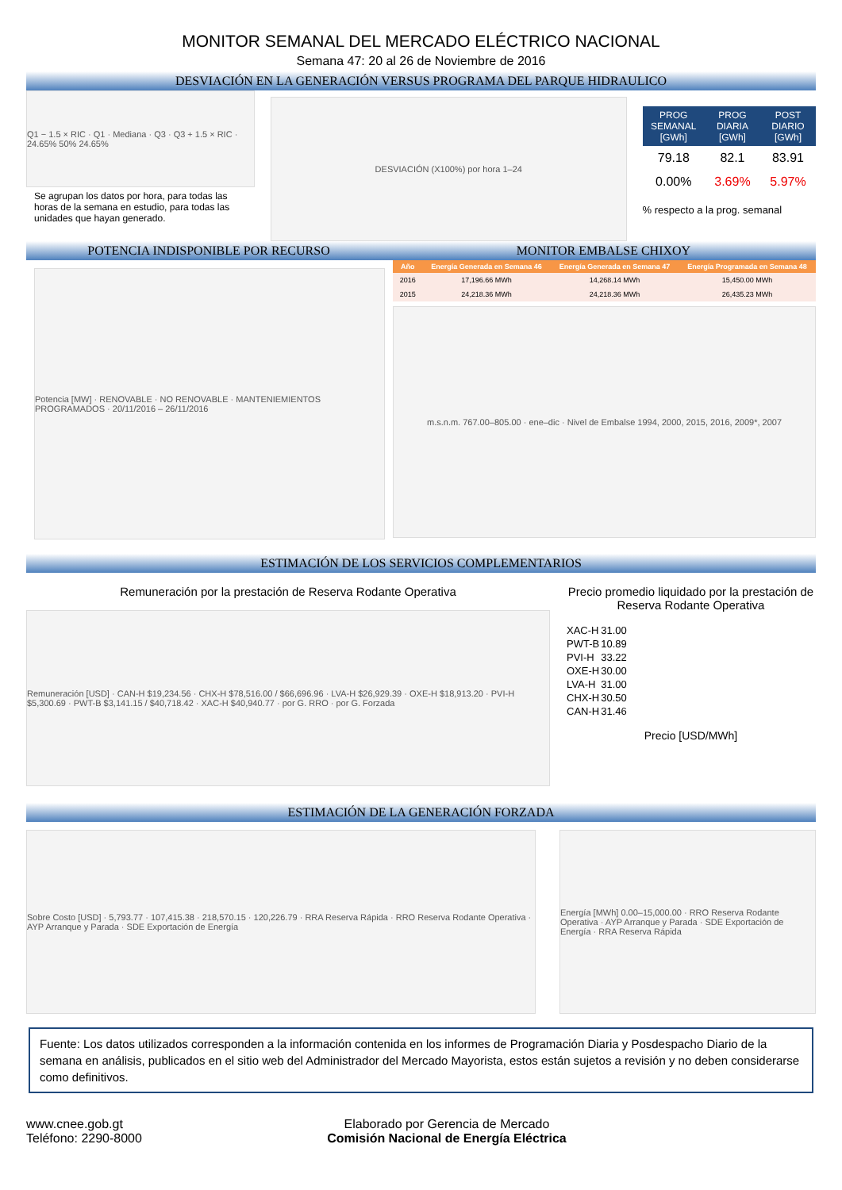MONITOR SEMANAL DEL MERCADO ELÉCTRICO NACIONAL
Semana 47: 20 al 26 de Noviembre de 2016
DESVIACIÓN EN LA GENERACIÓN VERSUS PROGRAMA DEL PARQUE HIDRAULICO
Q1 − 1.5 × RIC · Q1 · Mediana · Q3 · Q3 + 1.5 × RIC · 24.65% 50% 24.65%
Se agrupan los datos por hora, para todas las horas de la semana en estudio, para todas las unidades que hayan generado.
DESVIACIÓN (X100%) por hora 1–24
| PROG SEMANAL [GWh] | PROG DIARIA [GWh] | POST DIARIO [GWh] |
| --- | --- | --- |
| 79.18 | 82.1 | 83.91 |
| 0.00% | 3.69% | 5.97% |
% respecto a la prog. semanal
POTENCIA INDISPONIBLE POR RECURSO MONITOR EMBALSE CHIXOY
Potencia [MW] · RENOVABLE · NO RENOVABLE · MANTENIEMIENTOS PROGRAMADOS · 20/11/2016 – 26/11/2016
| Año | Energía Generada en Semana 46 | Energía Generada en Semana 47 | Energía Programada en Semana 48 |
| --- | --- | --- | --- |
| 2016 | 17,196.66 MWh | 14,268.14 MWh | 15,450.00 MWh |
| 2015 | 24,218.36 MWh | 24,218.36 MWh | 26,435.23 MWh |
m.s.n.m. 767.00–805.00 · ene–dic · Nivel de Embalse 1994, 2000, 2015, 2016, 2009*, 2007
ESTIMACIÓN DE LOS SERVICIOS COMPLEMENTARIOS
Remuneración por la prestación de Reserva Rodante Operativa
Remuneración [USD] · CAN-H $19,234.56 · CHX-H $78,516.00 / $66,696.96 · LVA-H $26,929.39 · OXE-H $18,913.20 · PVI-H $5,300.69 · PWT-B $3,141.15 / $40,718.42 · XAC-H $40,940.77 · por G. RRO · por G. Forzada
Precio promedio liquidado por la prestación de Reserva Rodante Operativa
| XAC-H | 31.00 |
| PWT-B | 10.89 |
| PVI-H | 33.22 |
| OXE-H | 30.00 |
| LVA-H | 31.00 |
| CHX-H | 30.50 |
| CAN-H | 31.46 |
Precio [USD/MWh]
ESTIMACIÓN DE LA GENERACIÓN FORZADA
Sobre Costo [USD] · 5,793.77 · 107,415.38 · 218,570.15 · 120,226.79 · RRA Reserva Rápida · RRO Reserva Rodante Operativa · AYP Arranque y Parada · SDE Exportación de Energía
Energía [MWh] 0.00–15,000.00 · RRO Reserva Rodante Operativa · AYP Arranque y Parada · SDE Exportación de Energía · RRA Reserva Rápida
Fuente: Los datos utilizados corresponden a la información contenida en los informes de Programación Diaria y Posdespacho Diario de la semana en análisis, publicados en el sitio web del Administrador del Mercado Mayorista, estos están sujetos a revisión y no deben considerarse como definitivos.
www.cnee.gob.gt
Teléfono: 2290-8000
Elaborado por Gerencia de Mercado
Comisión Nacional de Energía Eléctrica